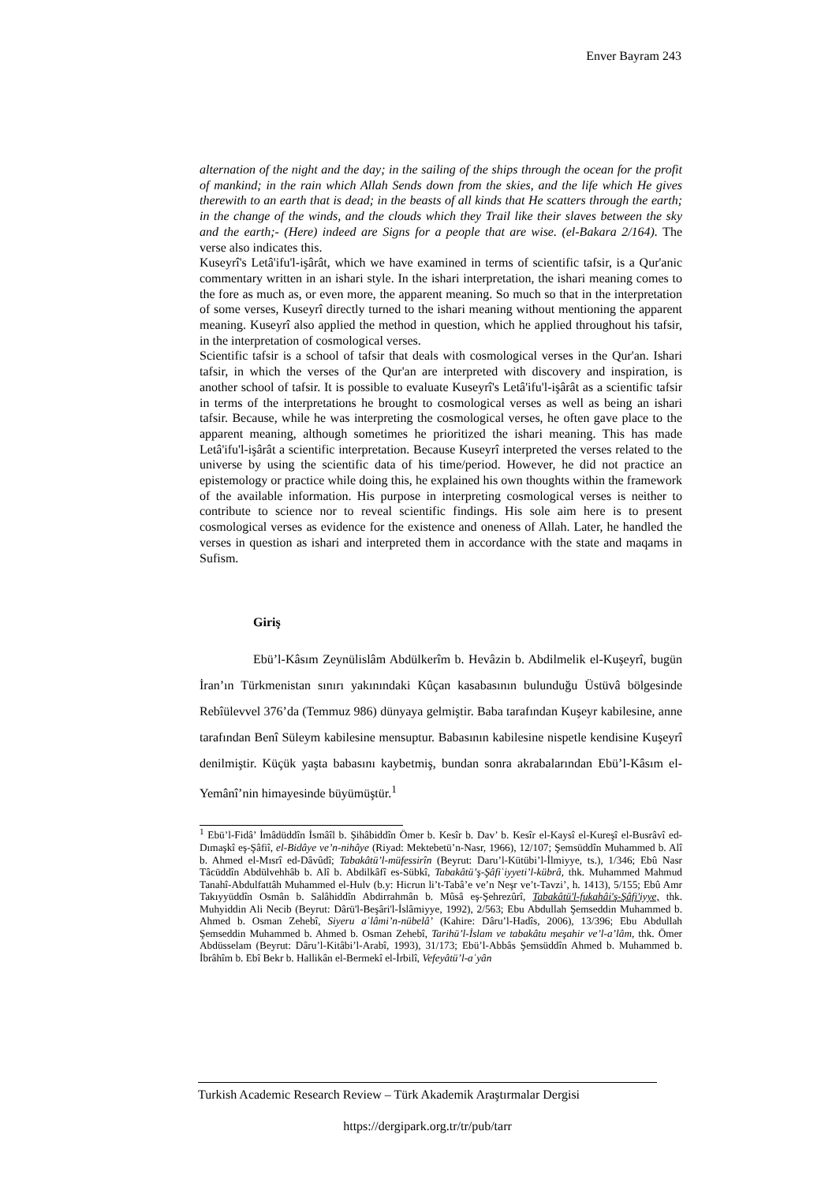Enver Bayram 243
alternation of the night and the day; in the sailing of the ships through the ocean for the profit of mankind; in the rain which Allah Sends down from the skies, and the life which He gives therewith to an earth that is dead; in the beasts of all kinds that He scatters through the earth; in the change of the winds, and the clouds which they Trail like their slaves between the sky and the earth;- (Here) indeed are Signs for a people that are wise. (el-Bakara 2/164). The verse also indicates this.
Kuseyrî's Letâ'ifu'l-işârât, which we have examined in terms of scientific tafsir, is a Qur'anic commentary written in an ishari style. In the ishari interpretation, the ishari meaning comes to the fore as much as, or even more, the apparent meaning. So much so that in the interpretation of some verses, Kuseyrî directly turned to the ishari meaning without mentioning the apparent meaning. Kuseyrî also applied the method in question, which he applied throughout his tafsir, in the interpretation of cosmological verses.
Scientific tafsir is a school of tafsir that deals with cosmological verses in the Qur'an. Ishari tafsir, in which the verses of the Qur'an are interpreted with discovery and inspiration, is another school of tafsir. It is possible to evaluate Kuseyrî's Letâ'ifu'l-işârât as a scientific tafsir in terms of the interpretations he brought to cosmological verses as well as being an ishari tafsir. Because, while he was interpreting the cosmological verses, he often gave place to the apparent meaning, although sometimes he prioritized the ishari meaning. This has made Letâ'ifu'l-işârât a scientific interpretation. Because Kuseyrî interpreted the verses related to the universe by using the scientific data of his time/period. However, he did not practice an epistemology or practice while doing this, he explained his own thoughts within the framework of the available information. His purpose in interpreting cosmological verses is neither to contribute to science nor to reveal scientific findings. His sole aim here is to present cosmological verses as evidence for the existence and oneness of Allah. Later, he handled the verses in question as ishari and interpreted them in accordance with the state and maqams in Sufism.
Giriş
Ebü’l-Kâsım Zeynülislâm Abdülkerîm b. Hevâzin b. Abdilmelik el-Kuşeyrî, bugün İran’ın Türkmenistan sınırı yakınındaki Kûçan kasabasının bulunduğu Üstüvâ bölgesinde Rebîülevvel 376’da (Temmuz 986) dünyaya gelmiştir. Baba tarafından Kuşeyr kabilesine, anne tarafından Benî Süleym kabilesine mensuptur. Babasının kabilesine nispetle kendisine Kuşeyrî denilmiştir. Küçük yaşta babasını kaybetmiş, bundan sonra akrabalarından Ebü’l-Kâsım el-Yemânî’nin himayesinde büyümüştür.<sup>1</sup>
<sup>1</sup> Ebü’l-Fidâ’ İmâdüddîn İsmâîl b. Şihâbiddîn Ömer b. Kesîr b. Dav’ b. Kesîr el-Kaysî el-Kureşî el-Busrâvî ed-Dımaşkî eş-Şâfiî, el-Bidâye ve’n-nihâye (Riyad: Mektebetü’n-Nasr, 1966), 12/107; Şemsüddîn Muhammed b. Alî b. Ahmed el-Mısrî ed-Dâvûdî; Tabakâtü’l-müfessirîn (Beyrut: Daru’l-Kütübi’l-İlmiyye, ts.), 1/346; Ebû Nasr Tâcüddîn Abdülvehhâb b. Alî b. Abdilkâfî es-Sübkî, Tabakâtü’ş-Şâfiʿiyyeti’l-kübrâ, thk. Muhammed Mahmud Tanahî-Abdulfattâh Muhammed el-Hulv (b.y: Hicrun li’t-Tabâ’e ve’n Neşr ve’t-Tavzi’, h. 1413), 5/155; Ebû Amr Takıyyüddîn Osmân b. Salâhiddîn Abdirrahmân b. Mûsâ eş-Şehrezûrî, Tabakâtü'l-fukahâi'ş-Şâfi'iyye, thk. Muhyiddin Ali Necib (Beyrut: Dârü'l-Beşâri'l-İslâmiyye, 1992), 2/563; Ebu Abdullah Şemseddin Muhammed b. Ahmed b. Osman Zehebî, Siyeru aʿlâmi’n-nübelâ’ (Kahire: Dâru’l-Hadîs, 2006), 13/396; Ebu Abdullah Şemseddin Muhammed b. Ahmed b. Osman Zehebî, Tarihü’l-İslam ve tabakâtu meşahir ve’l-a’lâm, thk. Ömer Abdüsselam (Beyrut: Dâru’l-Kitâbi’l-Arabî, 1993), 31/173; Ebü’l-Abbâs Şemsüddîn Ahmed b. Muhammed b. İbrâhîm b. Ebî Bekr b. Hallikân el-Bermekî el-İrbilî, Vefeyâtü’l-aʿyân
Turkish Academic Research Review – Türk Akademik Araştırmalar Dergisi
https://dergipark.org.tr/tr/pub/tarr